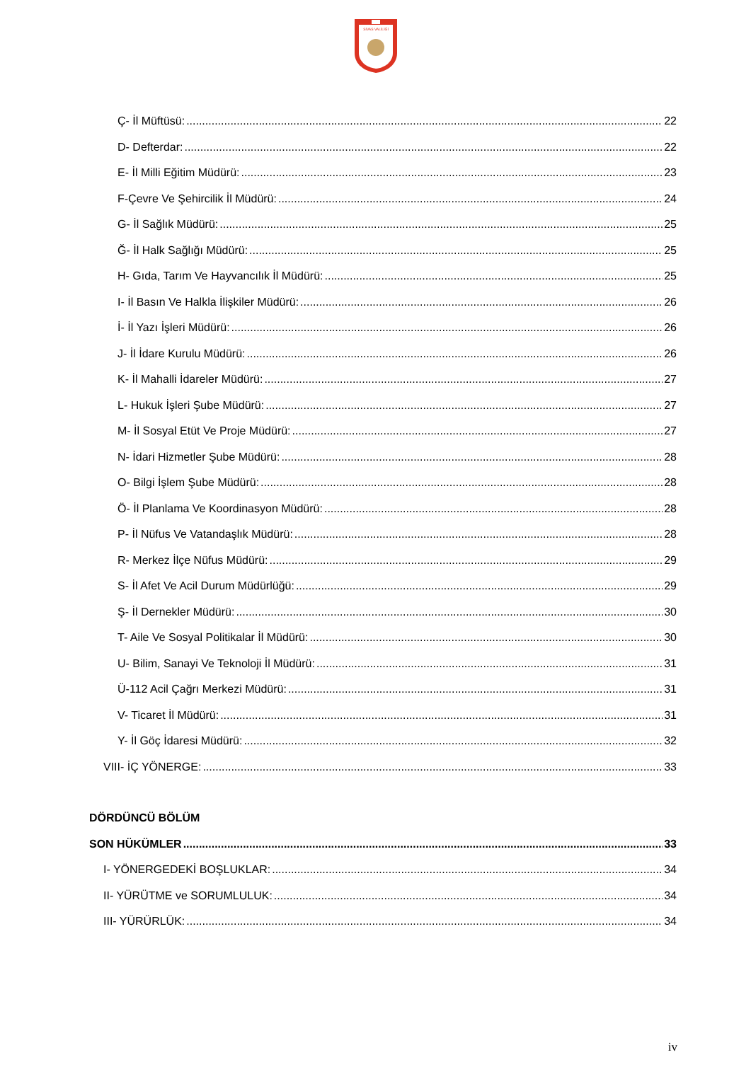SİVAS VALİLİĞİ
Ç- İl Müftüsü: 22
D- Defterdar: 22
E- İl Milli Eğitim Müdürü: 23
F-Çevre Ve Şehircilik İl Müdürü: 24
G- İl Sağlık Müdürü: 25
Ğ- İl Halk Sağlığı Müdürü: 25
H- Gıda, Tarım Ve Hayvancılık İl Müdürü: 25
I- İl Basın Ve Halkla İlişkiler Müdürü: 26
İ- İl Yazı İşleri Müdürü: 26
J- İl İdare Kurulu Müdürü: 26
K- İl Mahalli İdareler Müdürü: 27
L- Hukuk İşleri Şube Müdürü: 27
M- İl Sosyal Etüt Ve Proje Müdürü: 27
N- İdari Hizmetler Şube Müdürü: 28
O- Bilgi İşlem Şube Müdürü: 28
Ö- İl Planlama Ve Koordinasyon Müdürü: 28
P- İl Nüfus Ve Vatandaşlık Müdürü: 28
R- Merkez İlçe Nüfus Müdürü: 29
S- İl Afet Ve Acil Durum Müdürlüğü: 29
Ş- İl Dernekler Müdürü: 30
T- Aile Ve Sosyal Politikalar İl Müdürü: 30
U- Bilim, Sanayi Ve Teknoloji İl Müdürü: 31
Ü-112 Acil Çağrı Merkezi Müdürü: 31
V- Ticaret İl Müdürü: 31
Y- İl Göç İdaresi Müdürü: 32
VIII- İÇ YÖNERGE: 33
DÖRDÜNCÜ BÖLÜM
SON HÜKÜMLER 33
I- YÖNERGEDEKİ BOŞLUKLAR: 34
II- YÜRÜTME ve SORUMLULUK: 34
III- YÜRÜRLÜK: 34
iv